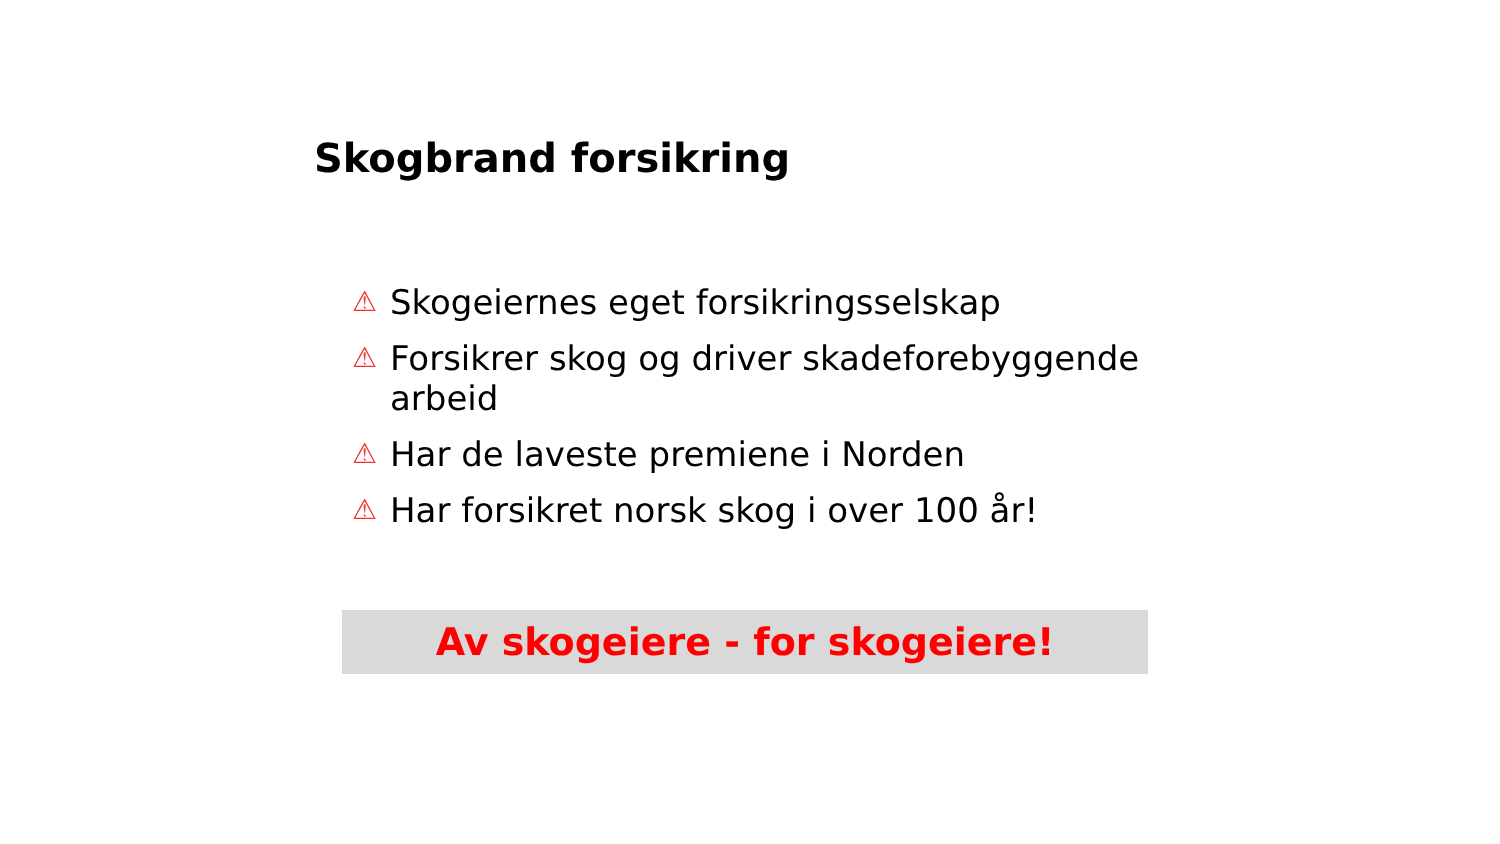Skogbrand forsikring
⚠ Skogeiernes eget forsikringsselskap
⚠ Forsikrer skog og driver skadeforebyggende arbeid
⚠ Har de laveste premiene i Norden
⚠ Har forsikret norsk skog i over 100 år!
Av skogeiere - for skogeiere!